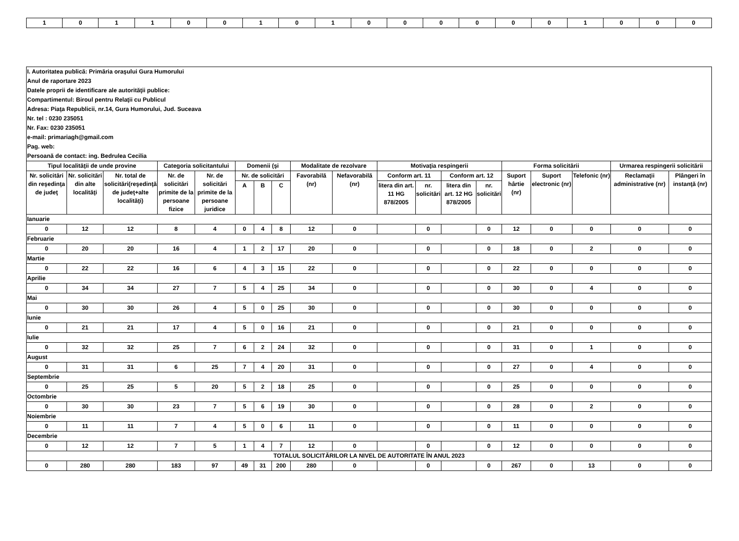| 1 | 0 | 1 | 1 | 0 | 0 | 1 | 0 | 1 | 0 | 0 | 0 | 0 | 0 | 0 | 1 | 0 | 0 | 0 |
| I. Autoritatea publică: Primăria oraşului Gura Humorului | | | | | | | | | | | | | | | | | | |
| Anul de raportare 2023 | | | | | | | | | | | | | | | | | | |
| Datele proprii de identificare ale autorităţii publice: | | | | | | | | | | | | | | | | | | |
| Compartimentul: Biroul pentru Relaţii cu Publicul | | | | | | | | | | | | | | | | | | |
| Adresa: Piaţa Republicii, nr.14, Gura Humorului, Jud. Suceava | | | | | | | | | | | | | | | | | | |
| Nr. tel : 0230 235051 | | | | | | | | | | | | | | | | | | |
| Nr. Fax: 0230 235051 | | | | | | | | | | | | | | | | | | |
| e-mail: primariagh@gmail.com | | | | | | | | | | | | | | | | | | |
| Pag. web: | | | | | | | | | | | | | | | | | | |
| Persoană de contact: ing. Bedrulea Cecilia | | | | | | | | | | | | | | | | | | |
| Tipul localităţii de unde provine | | | Categoria solicitantului | | Domenii (şi | | | Modalitate de rezolvare | | Motivaţia respingerii | | | | Forma solicitării | | | Urmarea respingerii solicitării | |
| Nr. solicitări din reşedinţa de judeţ | Nr. solicitări din alte localităţi | Nr. total de solicitări(reşedinţă de judeţ+alte localităţi) | Nr. de solicitări primite de la persoane fizice | Nr. de solicitări primite de la persoane juridice | Nr. de solicitări | | | Favorabilă (nr) | Nefavorabilă (nr) | Conform art. 11 | | Conform art. 12 | | Suport hârtie (nr) | Suport electronic (nr) | Telefonic (nr) | Reclamaţii administrative (nr) | Plângeri în instanţă (nr) |
| | | | | | A | B | C | | | litera din art. 11 HG 878/2005 | nr. solicitări | litera din art. 12 HG 878/2005 | nr. solicitări | | | | | |
| Ianuarie | | | | | | | | | | | | | | | | | | |
| 0 | 12 | 12 | 8 | 4 | 0 | 4 | 8 | 12 | 0 | | 0 | | 0 | 12 | 0 | 0 | 0 | 0 |
| Februarie | | | | | | | | | | | | | | | | | | |
| 0 | 20 | 20 | 16 | 4 | 1 | 2 | 17 | 20 | 0 | | 0 | | 0 | 18 | 0 | 2 | 0 | 0 |
| Martie | | | | | | | | | | | | | | | | | | |
| 0 | 22 | 22 | 16 | 6 | 4 | 3 | 15 | 22 | 0 | | 0 | | 0 | 22 | 0 | 0 | 0 | 0 |
| Aprilie | | | | | | | | | | | | | | | | | | |
| 0 | 34 | 34 | 27 | 7 | 5 | 4 | 25 | 34 | 0 | | 0 | | 0 | 30 | 0 | 4 | 0 | 0 |
| Mai | | | | | | | | | | | | | | | | | | |
| 0 | 30 | 30 | 26 | 4 | 5 | 0 | 25 | 30 | 0 | | 0 | | 0 | 30 | 0 | 0 | 0 | 0 |
| Iunie | | | | | | | | | | | | | | | | | | |
| 0 | 21 | 21 | 17 | 4 | 5 | 0 | 16 | 21 | 0 | | 0 | | 0 | 21 | 0 | 0 | 0 | 0 |
| Iulie | | | | | | | | | | | | | | | | | | |
| 0 | 32 | 32 | 25 | 7 | 6 | 2 | 24 | 32 | 0 | | 0 | | 0 | 31 | 0 | 1 | 0 | 0 |
| August | | | | | | | | | | | | | | | | | | |
| 0 | 31 | 31 | 6 | 25 | 7 | 4 | 20 | 31 | 0 | | 0 | | 0 | 27 | 0 | 4 | 0 | 0 |
| Septembrie | | | | | | | | | | | | | | | | | | |
| 0 | 25 | 25 | 5 | 20 | 5 | 2 | 18 | 25 | 0 | | 0 | | 0 | 25 | 0 | 0 | 0 | 0 |
| Octombrie | | | | | | | | | | | | | | | | | | |
| 0 | 30 | 30 | 23 | 7 | 5 | 6 | 19 | 30 | 0 | | 0 | | 0 | 28 | 0 | 2 | 0 | 0 |
| Noiembrie | | | | | | | | | | | | | | | | | | |
| 0 | 11 | 11 | 7 | 4 | 5 | 0 | 6 | 11 | 0 | | 0 | | 0 | 11 | 0 | 0 | 0 | 0 |
| Decembrie | | | | | | | | | | | | | | | | | | |
| 0 | 12 | 12 | 7 | 5 | 1 | 4 | 7 | 12 | 0 | | 0 | | 0 | 12 | 0 | 0 | 0 | 0 |
| TOTALUL SOLICITĂRILOR LA NIVEL DE AUTORITATE ÎN ANUL 2023 | | | | | | | | | | | | | | | | | | |
| 0 | 280 | 280 | 183 | 97 | 49 | 31 | 200 | 280 | 0 | | 0 | | 0 | 267 | 0 | 13 | 0 | 0 |